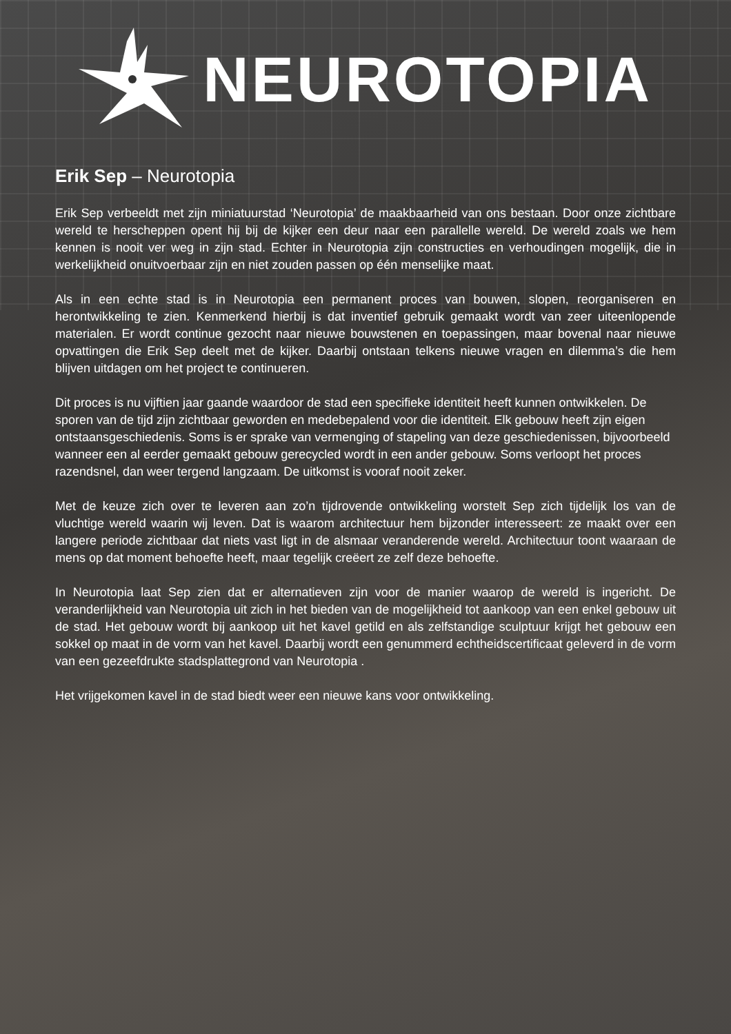NEUROTOPIA
Erik Sep – Neurotopia
Erik Sep verbeeldt met zijn miniatuurstad ‘Neurotopia’ de maakbaarheid van ons bestaan. Door onze zichtbare wereld te herscheppen opent hij bij de kijker een deur naar een parallelle wereld. De wereld zoals we hem kennen is nooit ver weg in zijn stad. Echter in Neurotopia zijn constructies en verhoudingen mogelijk, die in werkelijkheid onuitvoerbaar zijn en niet zouden passen op één menselijke maat.
Als in een echte stad is in Neurotopia een permanent proces van bouwen, slopen, reorganiseren en herontwikkeling te zien. Kenmerkend hierbij is dat inventief gebruik gemaakt wordt van zeer uiteenlopende materialen. Er wordt continue gezocht naar nieuwe bouwstenen en toepassingen, maar bovenal naar nieuwe opvattingen die Erik Sep deelt met de kijker. Daarbij ontstaan telkens nieuwe vragen en dilemma’s die hem blijven uitdagen om het project te continueren.
Dit proces is nu vijftien jaar gaande waardoor de stad een specifieke identiteit heeft kunnen ontwikkelen. De sporen van de tijd zijn zichtbaar geworden en medebepalend voor die identiteit. Elk gebouw heeft zijn eigen ontstaansgeschiedenis. Soms is er sprake van vermenging of stapeling van deze geschiedenissen, bijvoorbeeld wanneer een al eerder gemaakt gebouw gerecycled wordt in een ander gebouw. Soms verloopt het proces razendsnel, dan weer tergend langzaam. De uitkomst is vooraf nooit zeker.
Met de keuze zich over te leveren aan zo’n tijdrovende ontwikkeling worstelt Sep zich tijdelijk los van de vluchtige wereld waarin wij leven. Dat is waarom architectuur hem bijzonder interesseert: ze maakt over een langere periode zichtbaar dat niets vast ligt in de alsmaar veranderende wereld. Architectuur toont waaraan de mens op dat moment behoefte heeft, maar tegelijk creëert ze zelf deze behoefte.
In Neurotopia laat Sep zien dat er alternatieven zijn voor de manier waarop de wereld is ingericht. De veranderlijkheid van Neurotopia uit zich in het bieden van de mogelijkheid tot aankoop van een enkel gebouw uit de stad. Het gebouw wordt bij aankoop uit het kavel getild en als zelfstandige sculptuur krijgt het gebouw een sokkel op maat in de vorm van het kavel. Daarbij wordt een genummerd echtheidscertificaat geleverd in de vorm van een gezeefdrukte stadsplattegrond van Neurotopia .
Het vrijgekomen kavel in de stad biedt weer een nieuwe kans voor ontwikkeling.